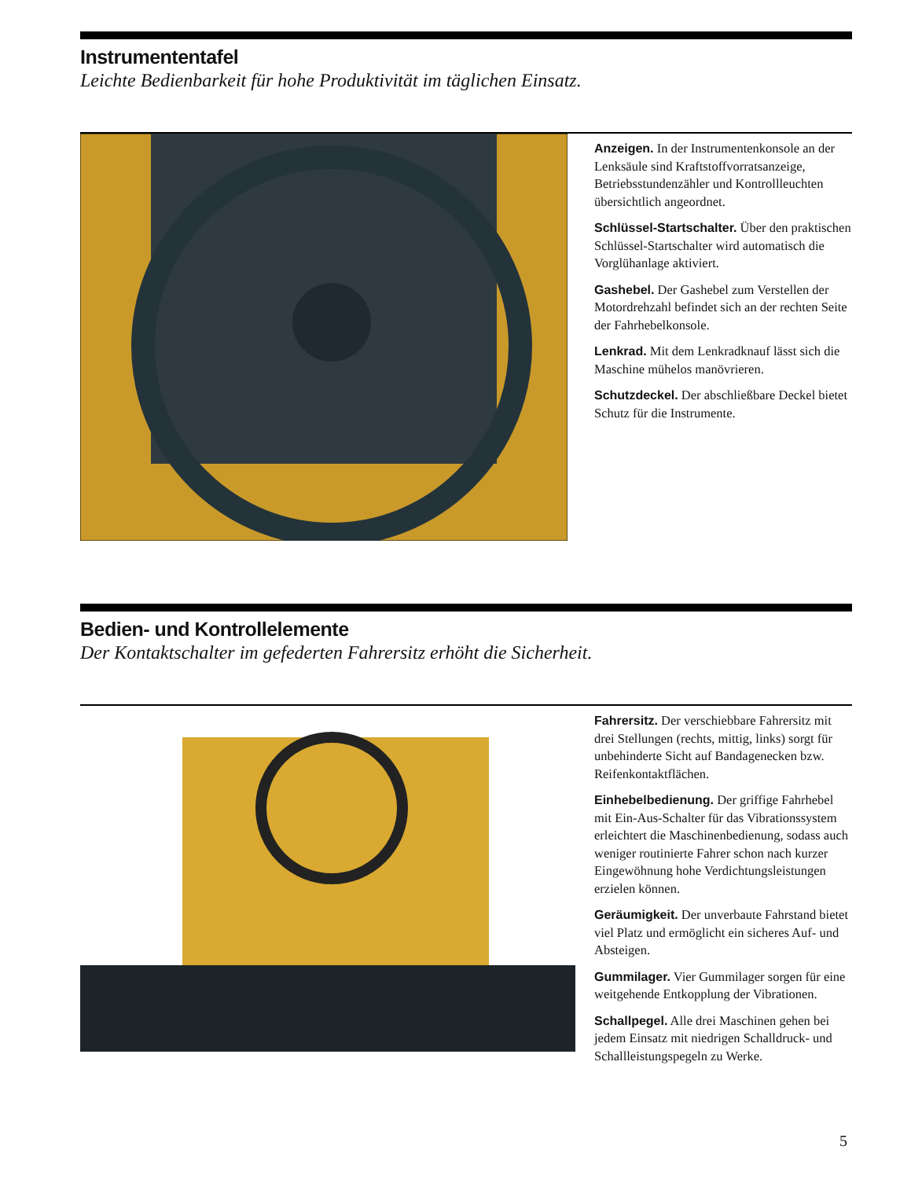Instrumententafel
Leichte Bedienbarkeit für hohe Produktivität im täglichen Einsatz.
Anzeigen. In der Instrumentenkonsole an der Lenksäule sind Kraftstoffvorrats­anzeige, Betriebsstundenzähler und Kontrollleuchten übersichtlich angeordnet.
Schlüssel-Startschalter. Über den praktischen Schlüssel-Startschalter wird automatisch die Vorglühanlage aktiviert.
Gashebel. Der Gashebel zum Verstellen der Motordrehzahl befindet sich an der rechten Seite der Fahrhebelkonsole.
Lenkrad. Mit dem Lenkradknauf lässt sich die Maschine mühelos manövrieren.
Schutzdeckel. Der abschließbare Deckel bietet Schutz für die Instrumente.
Bedien- und Kontrollelemente
Der Kontaktschalter im gefederten Fahrersitz erhöht die Sicherheit.
Fahrersitz. Der verschiebbare Fahrersitz mit drei Stellungen (rechts, mittig, links) sorgt für unbehinderte Sicht auf Bandagenecken bzw. Reifenkontaktflächen.
Einhebelbedienung. Der griffige Fahrhebel mit Ein-Aus-Schalter für das Vibrations­system erleichtert die Maschinenbedienung, sodass auch weniger routinierte Fahrer schon nach kurzer Eingewöhnung hohe Verdichtungsleistungen erzielen können.
Geräumigkeit. Der unverbaute Fahrstand bietet viel Platz und ermöglicht ein sicheres Auf- und Absteigen.
Gummilager. Vier Gummilager sorgen für eine weitgehende Entkopplung der Vibrationen.
Schallpegel. Alle drei Maschinen gehen bei jedem Einsatz mit niedrigen Schalldruck- und Schallleistungspegeln zu Werke.
5